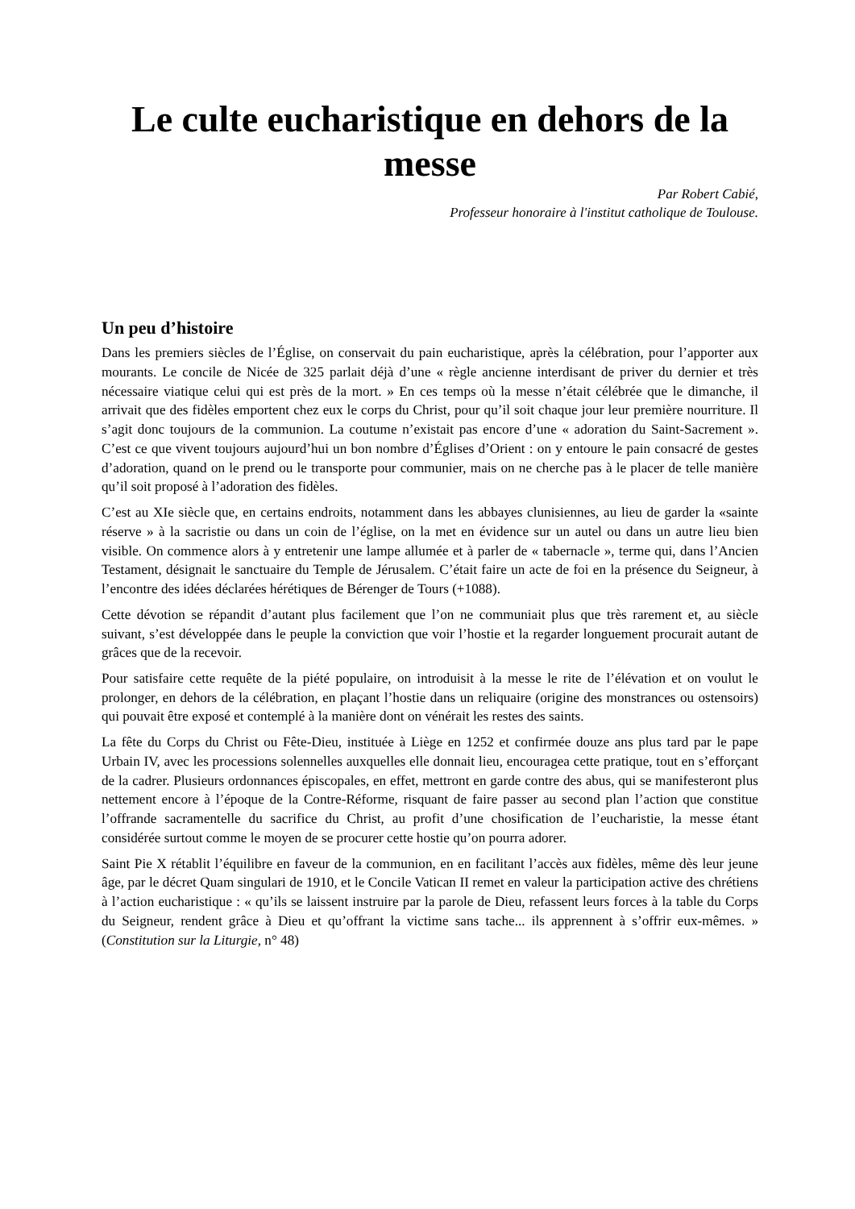Le culte eucharistique en dehors de la messe
Par Robert Cabié,
Professeur honoraire à l'institut catholique de Toulouse.
Un peu d’histoire
Dans les premiers siècles de l’Église, on conservait du pain eucharistique, après la célébration, pour l’apporter aux mourants. Le concile de Nicée de 325 parlait déjà d’une « règle ancienne interdisant de priver du dernier et très nécessaire viatique celui qui est près de la mort. » En ces temps où la messe n’était célébrée que le dimanche, il arrivait que des fidèles emportent chez eux le corps du Christ, pour qu’il soit chaque jour leur première nourriture. Il s’agit donc toujours de la communion. La coutume n’existait pas encore d’une « adoration du Saint-Sacrement ». C’est ce que vivent toujours aujourd’hui un bon nombre d’Églises d’Orient : on y entoure le pain consacré de gestes d’adoration, quand on le prend ou le transporte pour communier, mais on ne cherche pas à le placer de telle manière qu’il soit proposé à l’adoration des fidèles.
C’est au XIe siècle que, en certains endroits, notamment dans les abbayes clunisiennes, au lieu de garder la «sainte réserve » à la sacristie ou dans un coin de l’église, on la met en évidence sur un autel ou dans un autre lieu bien visible. On commence alors à y entretenir une lampe allumée et à parler de « tabernacle », terme qui, dans l’Ancien Testament, désignait le sanctuaire du Temple de Jérusalem. C’était faire un acte de foi en la présence du Seigneur, à l’encontre des idées déclarées hérétiques de Bérenger de Tours (+1088).
Cette dévotion se répandit d’autant plus facilement que l’on ne communiait plus que très rarement et, au siècle suivant, s’est développée dans le peuple la conviction que voir l’hostie et la regarder longuement procurait autant de grâces que de la recevoir.
Pour satisfaire cette requête de la piété populaire, on introduisit à la messe le rite de l’élévation et on voulut le prolonger, en dehors de la célébration, en plaçant l’hostie dans un reliquaire (origine des monstrances ou ostensoirs) qui pouvait être exposé et contemplé à la manière dont on vénérait les restes des saints.
La fête du Corps du Christ ou Fête-Dieu, instituée à Liège en 1252 et confirmée douze ans plus tard par le pape Urbain IV, avec les processions solennelles auxquelles elle donnait lieu, encouragea cette pratique, tout en s’efforçant de la cadrer. Plusieurs ordonnances épiscopales, en effet, mettront en garde contre des abus, qui se manifesteront plus nettement encore à l’époque de la Contre-Réforme, risquant de faire passer au second plan l’action que constitue l’offrande sacramentelle du sacrifice du Christ, au profit d’une chosification de l’eucharistie, la messe étant considérée surtout comme le moyen de se procurer cette hostie qu’on pourra adorer.
Saint Pie X rétablit l’équilibre en faveur de la communion, en en facilitant l’accès aux fidèles, même dès leur jeune âge, par le décret Quam singulari de 1910, et le Concile Vatican II remet en valeur la participation active des chrétiens à l’action eucharistique : « qu’ils se laissent instruire par la parole de Dieu, refassent leurs forces à la table du Corps du Seigneur, rendent grâce à Dieu et qu’offrant la victime sans tache... ils apprennent à s’offrir eux-mêmes. » (Constitution sur la Liturgie, n° 48)